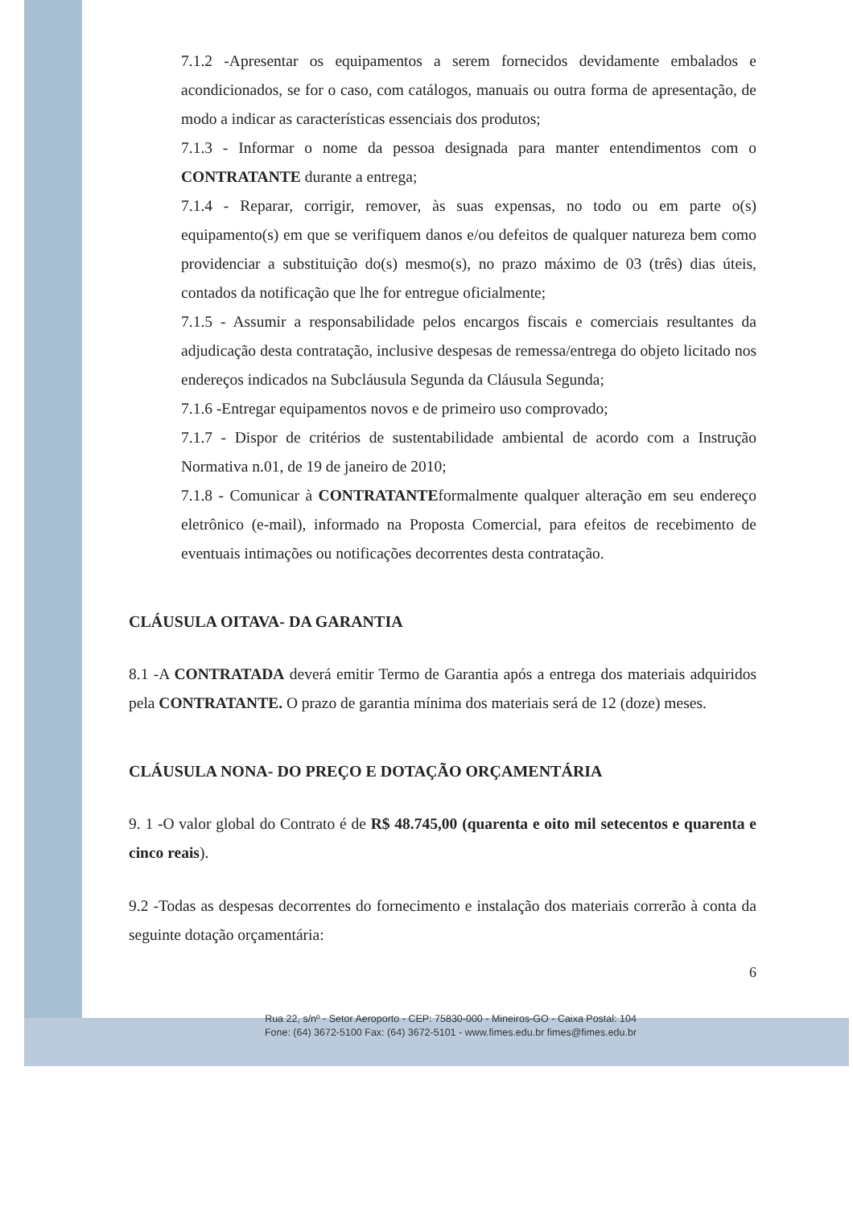7.1.2 -Apresentar os equipamentos a serem fornecidos devidamente embalados e acondicionados, se for o caso, com catálogos, manuais ou outra forma de apresentação, de modo a indicar as características essenciais dos produtos;
7.1.3 - Informar o nome da pessoa designada para manter entendimentos com o CONTRATANTE durante a entrega;
7.1.4 - Reparar, corrigir, remover, às suas expensas, no todo ou em parte o(s) equipamento(s) em que se verifiquem danos e/ou defeitos de qualquer natureza bem como providenciar a substituição do(s) mesmo(s), no prazo máximo de 03 (três) dias úteis, contados da notificação que lhe for entregue oficialmente;
7.1.5 - Assumir a responsabilidade pelos encargos fiscais e comerciais resultantes da adjudicação desta contratação, inclusive despesas de remessa/entrega do objeto licitado nos endereços indicados na Subcláusula Segunda da Cláusula Segunda;
7.1.6 -Entregar equipamentos novos e de primeiro uso comprovado;
7.1.7 - Dispor de critérios de sustentabilidade ambiental de acordo com a Instrução Normativa n.01, de 19 de janeiro de 2010;
7.1.8 - Comunicar à CONTRATANTEformalmente qualquer alteração em seu endereço eletrônico (e-mail), informado na Proposta Comercial, para efeitos de recebimento de eventuais intimações ou notificações decorrentes desta contratação.
CLÁUSULA OITAVA- DA GARANTIA
8.1 -A CONTRATADA deverá emitir Termo de Garantia após a entrega dos materiais adquiridos pela CONTRATANTE. O prazo de garantia mínima dos materiais será de 12 (doze) meses.
CLÁUSULA NONA- DO PREÇO E DOTAÇÃO ORÇAMENTÁRIA
9. 1 -O valor global do Contrato é de R$ 48.745,00 (quarenta e oito mil setecentos e quarenta e cinco reais).
9.2 -Todas as despesas decorrentes do fornecimento e instalação dos materiais correrão à conta da seguinte dotação orçamentária:
6
Rua 22, s/nº - Setor Aeroporto - CEP: 75830-000 - Mineiros-GO - Caixa Postal: 104
Fone: (64) 3672-5100 Fax: (64) 3672-5101 - www.fimes.edu.br fimes@fimes.edu.br